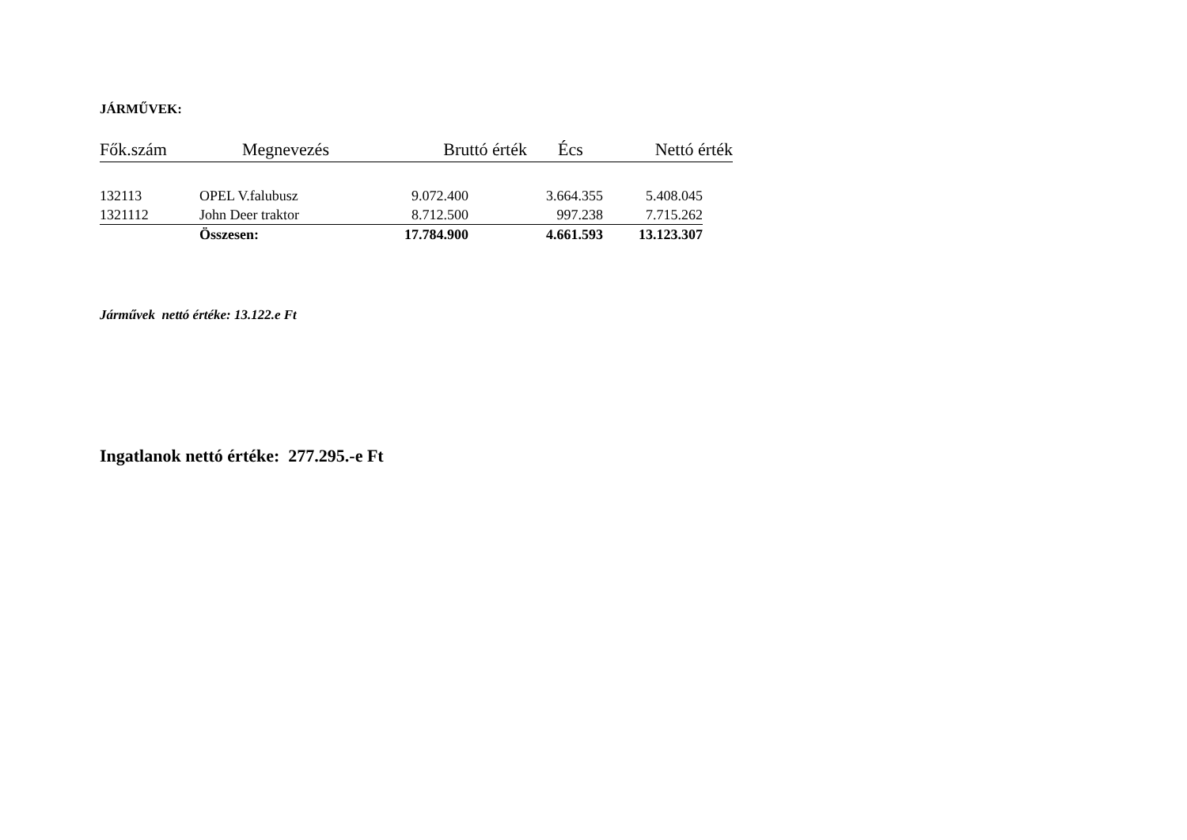JÁRMŰVEK:
| Fők.szám | Megnevezés | Bruttó érték | Écs | Nettó érték |
| 132113 | OPEL V.falubusz | 9.072.400 | 3.664.355 | 5.408.045 |
| 1321112 | John Deer traktor | 8.712.500 | 997.238 | 7.715.262 |
| | Összesen: | 17.784.900 | 4.661.593 | 13.123.307 |
Járművek nettó értéke: 13.122.e Ft
Ingatlanok nettó értéke: 277.295.-e Ft